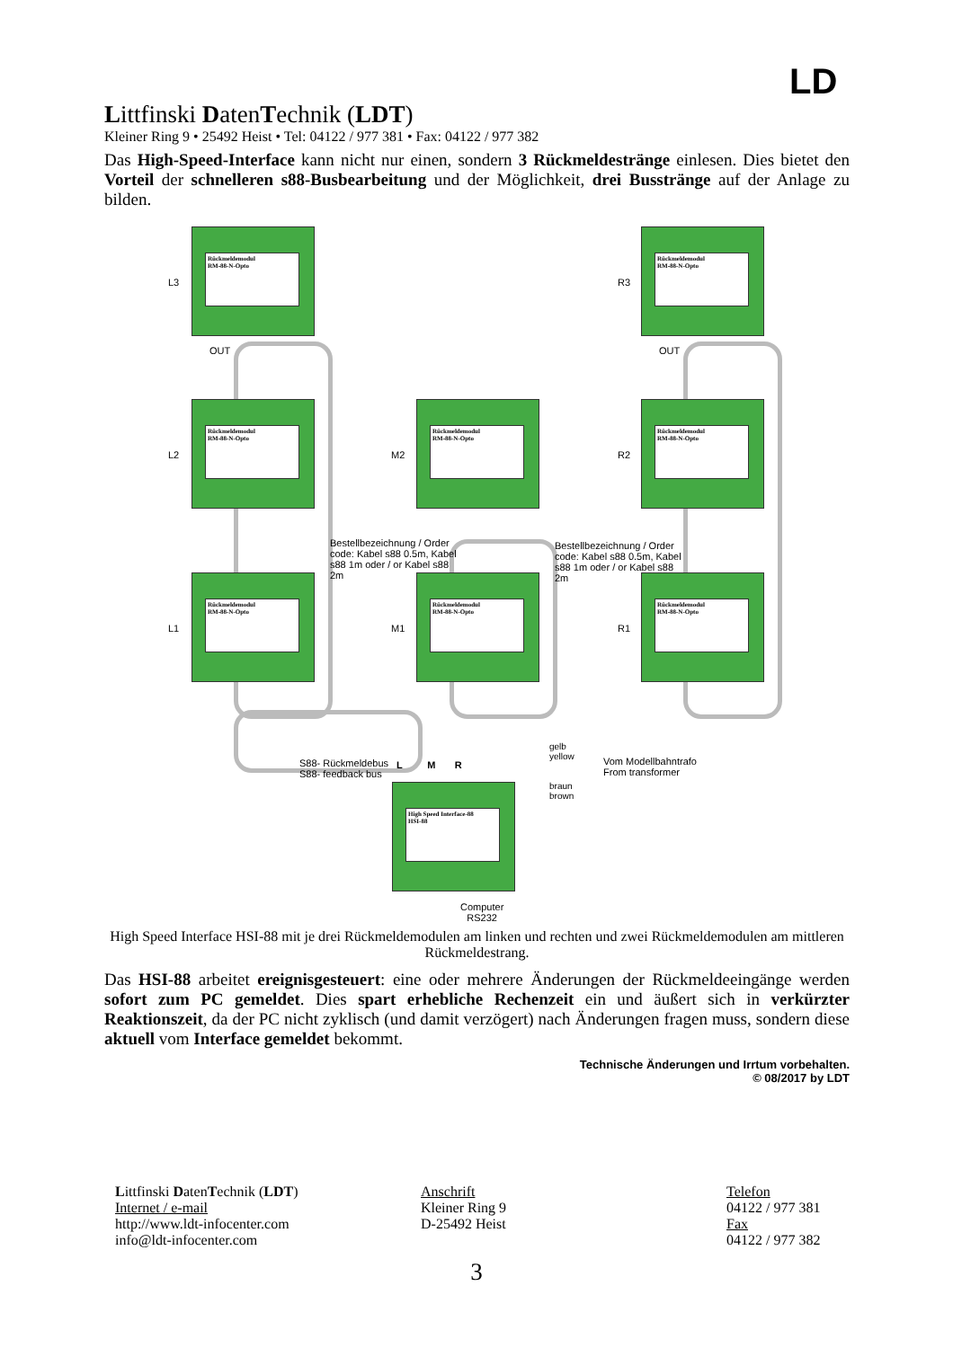LD
Littfinski DatenTechnik (LDT)
Kleiner Ring 9 • 25492 Heist • Tel: 04122 / 977 381 • Fax: 04122 / 977 382
Das High-Speed-Interface kann nicht nur einen, sondern 3 Rückmeldestränge einlesen. Dies bietet den Vorteil der schnelleren s88-Busbearbeitung und der Möglichkeit, drei Busstränge auf der Anlage zu bilden.
Rückmeldemodul
RM-88-N-Opto
Rückmeldemodul
RM-88-N-Opto
Rückmeldemodul
RM-88-N-Opto
Rückmeldemodul
RM-88-N-Opto
Rückmeldemodul
RM-88-N-Opto
Rückmeldemodul
RM-88-N-Opto
Rückmeldemodul
RM-88-N-Opto
Rückmeldemodul
RM-88-N-Opto
High Speed Interface-88
HSI-88
L3 R3
L2 M2 R2
L1 M1 R1
OUT OUT
Bestellbezeichnung / Order code: Kabel s88 0.5m, Kabel s88 1m oder / or Kabel s88 2m
Bestellbezeichnung / Order code: Kabel s88 0.5m, Kabel s88 1m oder / or Kabel s88 2m
S88- Rückmeldebus
S88- feedback bus
L M R
gelb
yellow
Vom Modellbahntrafo
From transformer
braun
brown
Computer
RS232
High Speed Interface HSI-88 mit je drei Rückmeldemodulen am linken und rechten und zwei Rückmeldemodulen am mittleren Rückmeldestrang.
Das HSI-88 arbeitet ereignisgesteuert: eine oder mehrere Änderungen der Rückmeldeeingänge werden sofort zum PC gemeldet. Dies spart erhebliche Rechenzeit ein und äußert sich in verkürzter Reaktionszeit, da der PC nicht zyklisch (und damit verzögert) nach Änderungen fragen muss, sondern diese aktuell vom Interface gemeldet bekommt.
Technische Änderungen und Irrtum vorbehalten.
© 08/2017 by LDT
Littfinski DatenTechnik (LDT)
Internet / e-mail
http://www.ldt-infocenter.com
info@ldt-infocenter.com
Anschrift
Kleiner Ring 9
D-25492 Heist
Telefon
04122 / 977 381
Fax
04122 / 977 382
3